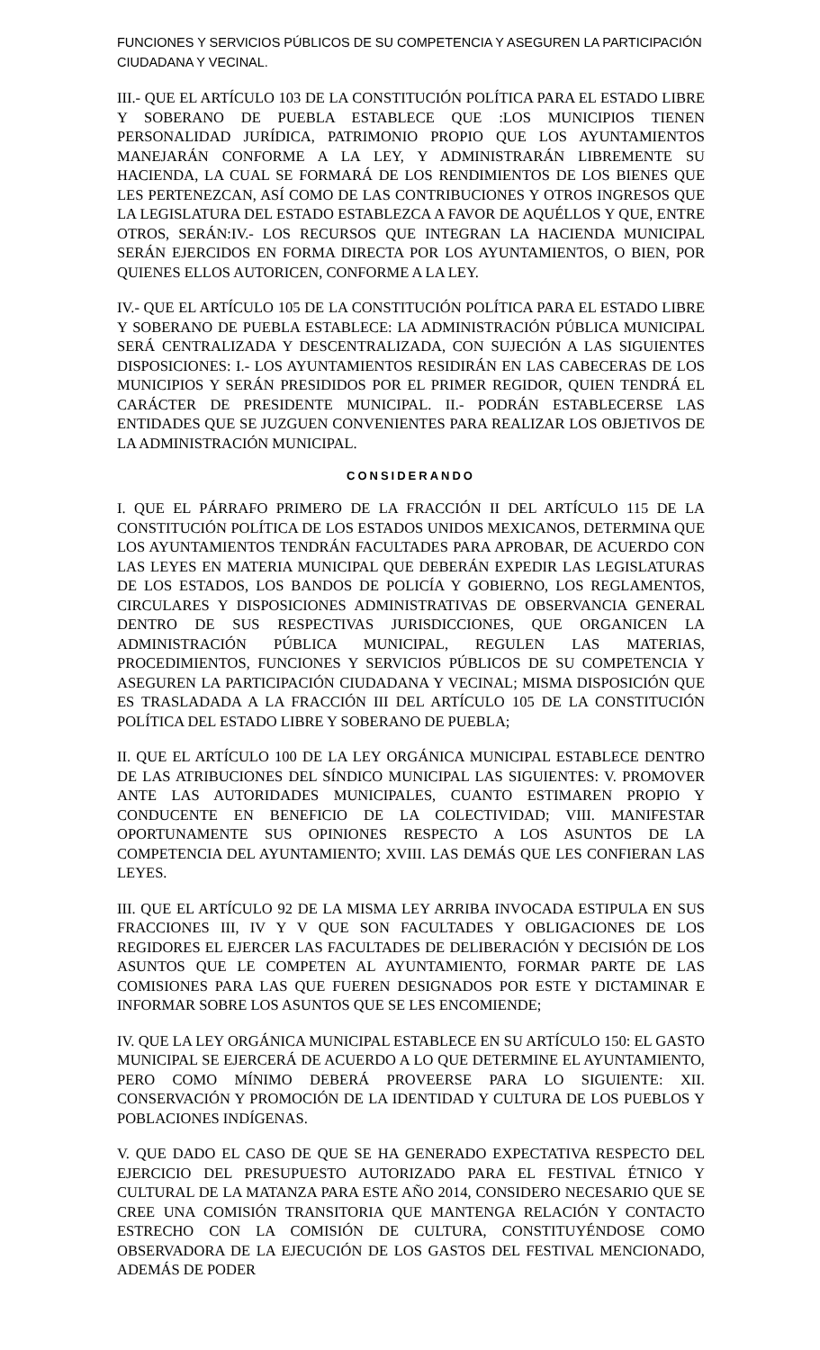FUNCIONES Y SERVICIOS PÚBLICOS DE SU COMPETENCIA Y ASEGUREN LA PARTICIPACIÓN CIUDADANA Y VECINAL.
III.- QUE EL ARTÍCULO 103 DE LA CONSTITUCIÓN POLÍTICA PARA EL ESTADO LIBRE Y SOBERANO DE PUEBLA ESTABLECE QUE :LOS MUNICIPIOS TIENEN PERSONALIDAD JURÍDICA, PATRIMONIO PROPIO QUE LOS AYUNTAMIENTOS MANEJARÁN CONFORME A LA LEY, Y ADMINISTRARÁN LIBREMENTE SU HACIENDA, LA CUAL SE FORMARÁ DE LOS RENDIMIENTOS DE LOS BIENES QUE LES PERTENEZCAN, ASÍ COMO DE LAS CONTRIBUCIONES Y OTROS INGRESOS QUE LA LEGISLATURA DEL ESTADO ESTABLEZCA A FAVOR DE AQUÉLLOS Y QUE, ENTRE OTROS, SERÁN:IV.- LOS RECURSOS QUE INTEGRAN LA HACIENDA MUNICIPAL SERÁN EJERCIDOS EN FORMA DIRECTA POR LOS AYUNTAMIENTOS, O BIEN, POR QUIENES ELLOS AUTORICEN, CONFORME A LA LEY.
IV.- QUE EL ARTÍCULO 105 DE LA CONSTITUCIÓN POLÍTICA PARA EL ESTADO LIBRE Y SOBERANO DE PUEBLA ESTABLECE: LA ADMINISTRACIÓN PÚBLICA MUNICIPAL SERÁ CENTRALIZADA Y DESCENTRALIZADA, CON SUJECIÓN A LAS SIGUIENTES DISPOSICIONES: I.- LOS AYUNTAMIENTOS RESIDIRÁN EN LAS CABECERAS DE LOS MUNICIPIOS Y SERÁN PRESIDIDOS POR EL PRIMER REGIDOR, QUIEN TENDRÁ EL CARÁCTER DE PRESIDENTE MUNICIPAL. II.- PODRÁN ESTABLECERSE LAS ENTIDADES QUE SE JUZGUEN CONVENIENTES PARA REALIZAR LOS OBJETIVOS DE LA ADMINISTRACIÓN MUNICIPAL.
CONSIDERANDO
I. QUE EL PÁRRAFO PRIMERO DE LA FRACCIÓN II DEL ARTÍCULO 115 DE LA CONSTITUCIÓN POLÍTICA DE LOS ESTADOS UNIDOS MEXICANOS, DETERMINA QUE LOS AYUNTAMIENTOS TENDRÁN FACULTADES PARA APROBAR, DE ACUERDO CON LAS LEYES EN MATERIA MUNICIPAL QUE DEBERÁN EXPEDIR LAS LEGISLATURAS DE LOS ESTADOS, LOS BANDOS DE POLICÍA Y GOBIERNO, LOS REGLAMENTOS, CIRCULARES Y DISPOSICIONES ADMINISTRATIVAS DE OBSERVANCIA GENERAL DENTRO DE SUS RESPECTIVAS JURISDICCIONES, QUE ORGANICEN LA ADMINISTRACIÓN PÚBLICA MUNICIPAL, REGULEN LAS MATERIAS, PROCEDIMIENTOS, FUNCIONES Y SERVICIOS PÚBLICOS DE SU COMPETENCIA Y ASEGUREN LA PARTICIPACIÓN CIUDADANA Y VECINAL; MISMA DISPOSICIÓN QUE ES TRASLADADA A LA FRACCIÓN III DEL ARTÍCULO 105 DE LA CONSTITUCIÓN POLÍTICA DEL ESTADO LIBRE Y SOBERANO DE PUEBLA;
II. QUE EL ARTÍCULO 100 DE LA LEY ORGÁNICA MUNICIPAL ESTABLECE DENTRO DE LAS ATRIBUCIONES DEL SÍNDICO MUNICIPAL LAS SIGUIENTES: V. PROMOVER ANTE LAS AUTORIDADES MUNICIPALES, CUANTO ESTIMAREN PROPIO Y CONDUCENTE EN BENEFICIO DE LA COLECTIVIDAD; VIII. MANIFESTAR OPORTUNAMENTE SUS OPINIONES RESPECTO A LOS ASUNTOS DE LA COMPETENCIA DEL AYUNTAMIENTO; XVIII. LAS DEMÁS QUE LES CONFIERAN LAS LEYES.
III. QUE EL ARTÍCULO 92 DE LA MISMA LEY ARRIBA INVOCADA ESTIPULA EN SUS FRACCIONES III, IV Y V QUE SON FACULTADES Y OBLIGACIONES DE LOS REGIDORES EL EJERCER LAS FACULTADES DE DELIBERACIÓN Y DECISIÓN DE LOS ASUNTOS QUE LE COMPETEN AL AYUNTAMIENTO, FORMAR PARTE DE LAS COMISIONES PARA LAS QUE FUEREN DESIGNADOS POR ESTE Y DICTAMINAR E INFORMAR SOBRE LOS ASUNTOS QUE SE LES ENCOMIENDE;
IV. QUE LA LEY ORGÁNICA MUNICIPAL ESTABLECE EN SU ARTÍCULO 150: EL GASTO MUNICIPAL SE EJERCERÁ DE ACUERDO A LO QUE DETERMINE EL AYUNTAMIENTO, PERO COMO MÍNIMO DEBERÁ PROVEERSE PARA LO SIGUIENTE: XII. CONSERVACIÓN Y PROMOCIÓN DE LA IDENTIDAD Y CULTURA DE LOS PUEBLOS Y POBLACIONES INDÍGENAS.
V. QUE DADO EL CASO DE QUE SE HA GENERADO EXPECTATIVA RESPECTO DEL EJERCICIO DEL PRESUPUESTO AUTORIZADO PARA EL FESTIVAL ÉTNICO Y CULTURAL DE LA MATANZA PARA ESTE AÑO 2014, CONSIDERO NECESARIO QUE SE CREE UNA COMISIÓN TRANSITORIA QUE MANTENGA RELACIÓN Y CONTACTO ESTRECHO CON LA COMISIÓN DE CULTURA, CONSTITUYÉNDOSE COMO OBSERVADORA DE LA EJECUCIÓN DE LOS GASTOS DEL FESTIVAL MENCIONADO, ADEMÁS DE PODER